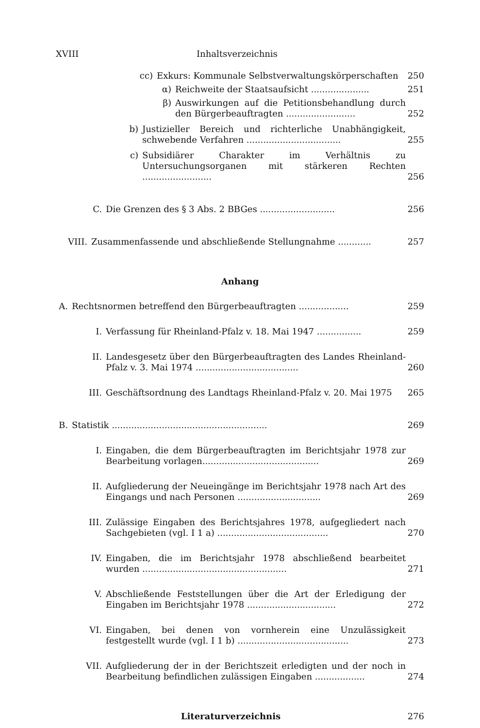XVIII Inhaltsverzeichnis
cc) Exkurs: Kommunale Selbstverwaltungskörperschaften 250
α) Reichweite der Staatsaufsicht ..................... 251
β) Auswirkungen auf die Petitionsbehandlung durch den Bürgerbeauftragten ......................... 252
b) Justizieller Bereich und richterliche Unabhängigkeit, schwebende Verfahren .................................. 255
c) Subsidiärer Charakter im Verhältnis zu Untersuchungsorganen mit stärkeren Rechten ......................... 256
C. Die Grenzen des § 3 Abs. 2 BBGes ........................... 256
VIII. Zusammenfassende und abschließende Stellungnahme ............ 257
Anhang
A. Rechtsnormen betreffend den Bürgerbeauftragten .................. 259
I. Verfassung für Rheinland-Pfalz v. 18. Mai 1947 ................ 259
II. Landesgesetz über den Bürgerbeauftragten des Landes Rheinland-Pfalz v. 3. Mai 1974 ..................................... 260
III. Geschäftsordnung des Landtags Rheinland-Pfalz v. 20. Mai 1975 265
B. Statistik ........................................................ 269
I. Eingaben, die dem Bürgerbeauftragten im Berichtsjahr 1978 zur Bearbeitung vorlagen.......................................... 269
II. Aufgliederung der Neueingänge im Berichtsjahr 1978 nach Art des Eingangs und nach Personen .............................. 269
III. Zulässige Eingaben des Berichtsjahres 1978, aufgegliedert nach Sachgebieten (vgl. I 1 a) ........................................ 270
IV. Eingaben, die im Berichtsjahr 1978 abschließend bearbeitet wurden .................................................... 271
V. Abschließende Feststellungen über die Art der Erledigung der Eingaben im Berichtsjahr 1978 ................................ 272
VI. Eingaben, bei denen von vornherein eine Unzulässigkeit festgestellt wurde (vgl. I 1 b) ........................................ 273
VII. Aufgliederung der in der Berichtszeit erledigten und der noch in Bearbeitung befindlichen zulässigen Eingaben .................. 274
Literaturverzeichnis 276